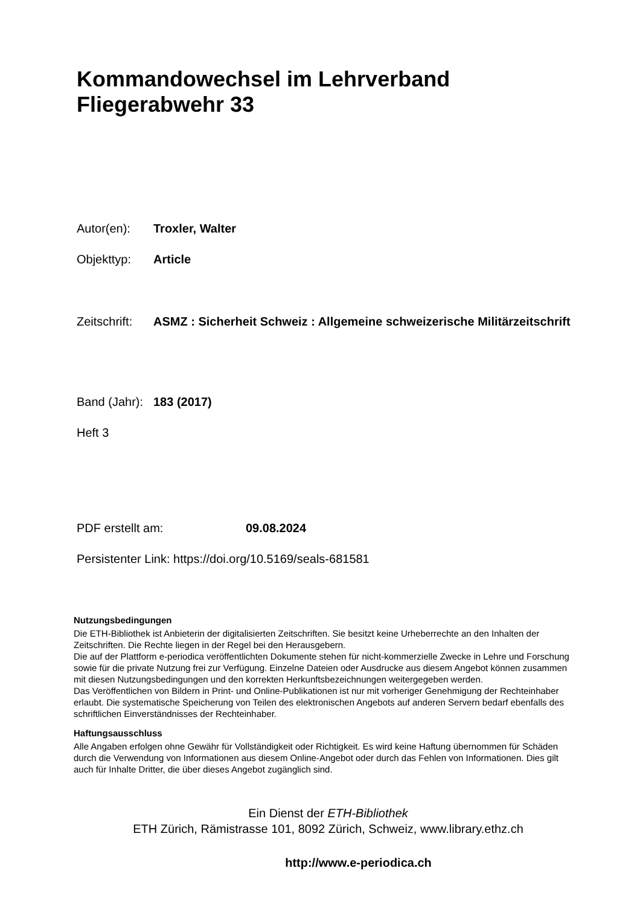Kommandowechsel im Lehrverband
Fliegerabwehr 33
Autor(en): Troxler, Walter
Objekttyp: Article
Zeitschrift:
ASMZ : Sicherheit Schweiz : Allgemeine schweizerische Militärzeitschrift
Band (Jahr):
183 (2017)
Heft 3
PDF erstellt am: 09.08.2024
Persistenter Link: https://doi.org/10.5169/seals-681581
Nutzungsbedingungen
Die ETH-Bibliothek ist Anbieterin der digitalisierten Zeitschriften. Sie besitzt keine Urheberrechte an den Inhalten der Zeitschriften. Die Rechte liegen in der Regel bei den Herausgebern.
Die auf der Plattform e-periodica veröffentlichten Dokumente stehen für nicht-kommerzielle Zwecke in Lehre und Forschung sowie für die private Nutzung frei zur Verfügung. Einzelne Dateien oder Ausdrucke aus diesem Angebot können zusammen mit diesen Nutzungsbedingungen und den korrekten Herkunftsbezeichnungen weitergegeben werden.
Das Veröffentlichen von Bildern in Print- und Online-Publikationen ist nur mit vorheriger Genehmigung der Rechteinhaber erlaubt. Die systematische Speicherung von Teilen des elektronischen Angebots auf anderen Servern bedarf ebenfalls des schriftlichen Einverständnisses der Rechteinhaber.
Haftungsausschluss
Alle Angaben erfolgen ohne Gewähr für Vollständigkeit oder Richtigkeit. Es wird keine Haftung übernommen für Schäden durch die Verwendung von Informationen aus diesem Online-Angebot oder durch das Fehlen von Informationen. Dies gilt auch für Inhalte Dritter, die über dieses Angebot zugänglich sind.
Ein Dienst der ETH-Bibliothek
ETH Zürich, Rämistrasse 101, 8092 Zürich, Schweiz, www.library.ethz.ch
http://www.e-periodica.ch